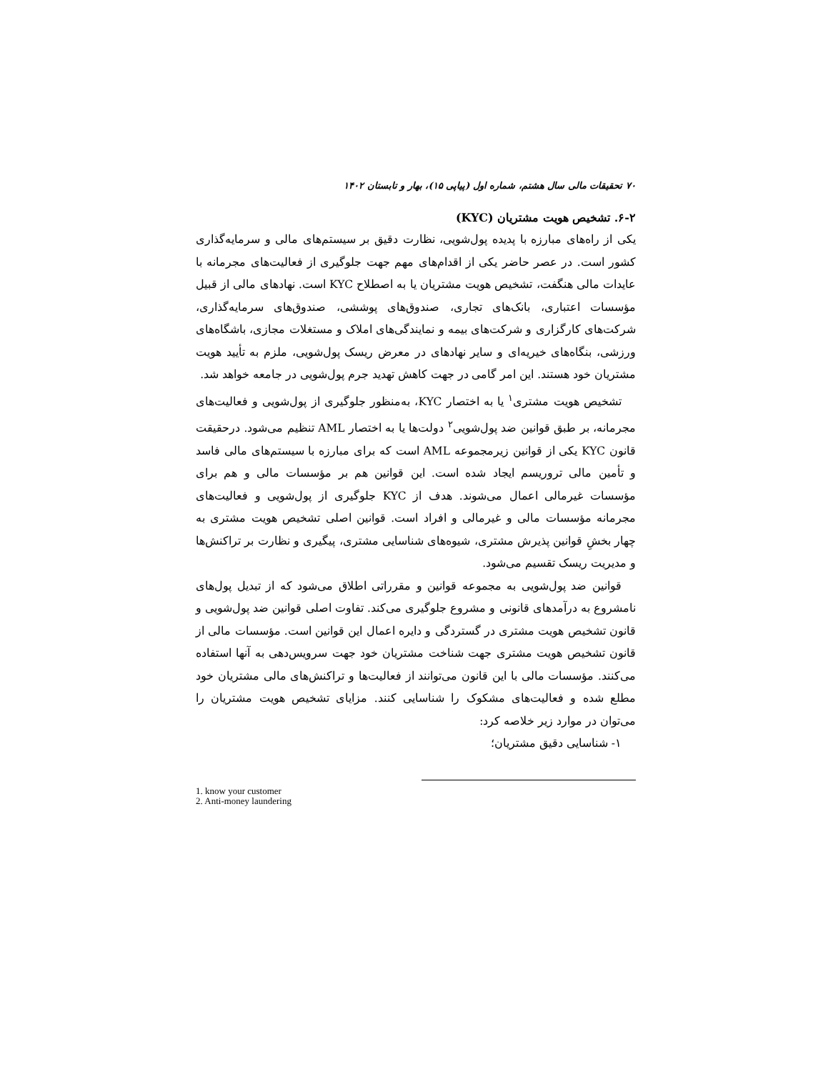۷۰ تحقیقات مالی سال هشتم، شماره اول (پیاپی ۱۵)، بهار و تابستان ۱۴۰۲
۶-۲. تشخیص هویت مشتریان (KYC)
یکی از راه‌های مبارزه با پدیده پول‌شویی، نظارت دقیق بر سیستم‌های مالی و سرمایه‌گذاری کشور است. در عصر حاضر یکی از اقدام‌های مهم جهت جلوگیری از فعالیت‌های مجرمانه با عایدات مالی هنگفت، تشخیص هویت مشتریان یا به اصطلاح KYC است. نهادهای مالی از قبیل مؤسسات اعتباری، بانک‌های تجاری، صندوق‌های پوششی، صندوق‌های سرمایه‌گذاری، شرکت‌های کارگزاری و شرکت‌های بیمه و نمایندگی‌های املاک و مستغلات مجازی، باشگاه‌های ورزشی، بنگاه‌های خیریه‌ای و سایر نهادهای در معرض ریسک پول‌شویی، ملزم به تأیید هویت مشتریان خود هستند. این امر گامی در جهت کاهش تهدید جرم پول‌شویی در جامعه خواهد شد.
تشخیص هویت مشتری<sup>۱</sup> یا به اختصار KYC، به‌منظور جلوگیری از پول‌شویی و فعالیت‌های مجرمانه، بر طبق قوانین ضد پول‌شویی<sup>۲</sup> دولت‌ها یا به اختصار AML تنظیم می‌شود. درحقیقت قانون KYC یکی از قوانین زیرمجموعه AML است که برای مبارزه با سیستم‌های مالی فاسد و تأمین مالی تروریسم ایجاد شده است. این قوانین هم بر مؤسسات مالی و هم برای مؤسسات غیرمالی اعمال می‌شوند. هدف از KYC جلوگیری از پول‌شویی و فعالیت‌های مجرمانه مؤسسات مالی و غیرمالی و افراد است. قوانین اصلی تشخیص هویت مشتری به چهار بخشِ قوانین پذیرش مشتری، شیوه‌های شناسایی مشتری، پیگیری و نظارت بر تراکنش‌ها و مدیریت ریسک تقسیم می‌شود.
قوانین ضد پول‌شویی به مجموعه قوانین و مقرراتی اطلاق می‌شود که از تبدیل پول‌های نامشروع به درآمدهای قانونی و مشروع جلوگیری می‌کند. تفاوت اصلی قوانین ضد پول‌شویی و قانون تشخیص هویت مشتری در گستردگی و دایره اعمال این قوانین است. مؤسسات مالی از قانون تشخیص هویت مشتری جهت شناخت مشتریان خود جهت سرویس‌دهی به آنها استفاده می‌کنند. مؤسسات مالی با این قانون می‌توانند از فعالیت‌ها و تراکنش‌های مالی مشتریان خود مطلع شده و فعالیت‌های مشکوک را شناسایی کنند. مزایای تشخیص هویت مشتریان را می‌توان در موارد زیر خلاصه کرد:
۱- شناسایی دقیق مشتریان؛
1. know your customer
2. Anti-money laundering